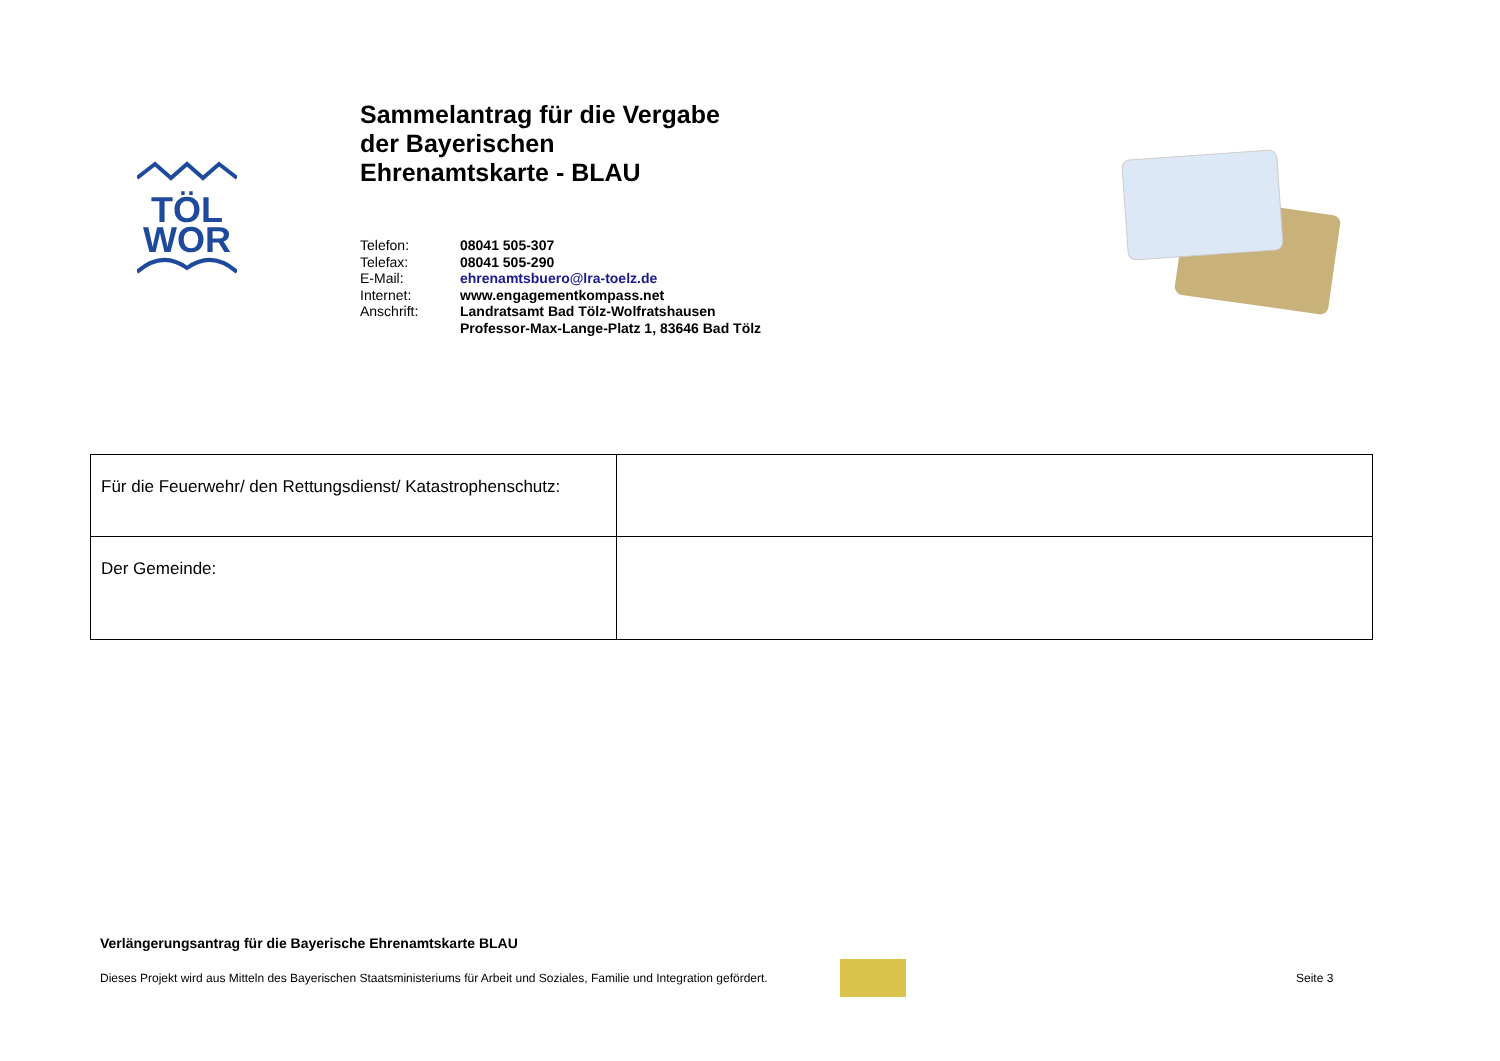TÖL
WOR
Sammelantrag für die Vergabe
der Bayerischen
Ehrenamtskarte - BLAU
| Telefon: | 08041 505-307 |
| Telefax: | 08041 505-290 |
| E-Mail: | ehrenamtsbuero@lra-toelz.de |
| Internet: | www.engagementkompass.net |
| Anschrift: | Landratsamt Bad Tölz-Wolfratshausen Professor-Max-Lange-Platz 1, 83646 Bad Tölz |
| Für die Feuerwehr/ den Rettungsdienst/ Katastrophenschutz: | |
| Der Gemeinde: | |
Verlängerungsantrag für die Bayerische Ehrenamtskarte BLAU
Dieses Projekt wird aus Mitteln des Bayerischen Staatsministeriums für Arbeit und Soziales, Familie und Integration gefördert. Seite 3